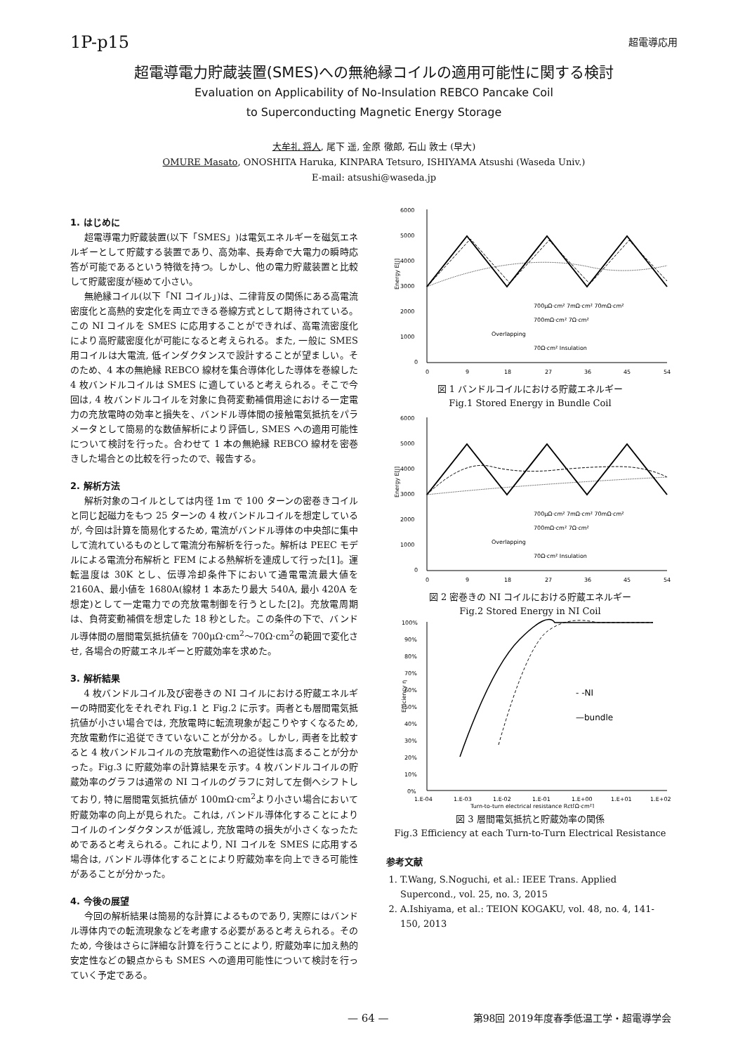1P-p15 超電導応用
超電導電力貯蔵装置(SMES)への無絶縁コイルの適用可能性に関する検討
Evaluation on Applicability of No-Insulation REBCO Pancake Coil
to Superconducting Magnetic Energy Storage
大牟礼 将人, 尾下 遥, 金原 徹郎, 石山 敦士 (早大)
OMURE Masato, ONOSHITA Haruka, KINPARA Tetsuro, ISHIYAMA Atsushi (Waseda Univ.)
E-mail: atsushi@waseda.jp
1. はじめに
超電導電力貯蔵装置(以下「SMES」)は電気エネルギーを磁気エネルギーとして貯蔵する装置であり、高効率、長寿命で大電力の瞬時応答が可能であるという特徴を持つ。しかし、他の電力貯蔵装置と比較して貯蔵密度が極めて小さい。
無絶縁コイル(以下「NI コイル」)は、二律背反の関係にある高電流密度化と高熱的安定化を両立できる巻線方式として期待されている。この NI コイルを SMES に応用することができれば、高電流密度化により高貯蔵密度化が可能になると考えられる。また, 一般に SMES 用コイルは大電流, 低インダクタンスで設計することが望ましい。そのため、4 本の無絶縁 REBCO 線材を集合導体化した導体を巻線した 4 枚バンドルコイルは SMES に適していると考えられる。そこで今回は, 4 枚バンドルコイルを対象に負荷変動補償用途における一定電力の充放電時の効率と損失を、バンドル導体間の接触電気抵抗をパラメータとして簡易的な数値解析により評価し, SMES への適用可能性について検討を行った。合わせて 1 本の無絶縁 REBCO 線材を密巻きした場合との比較を行ったので、報告する。
2. 解析方法
解析対象のコイルとしては内径 1m で 100 ターンの密巻きコイルと同じ起磁力をもつ 25 ターンの 4 枚バンドルコイルを想定しているが, 今回は計算を簡易化するため, 電流がバンドル導体の中央部に集中して流れているものとして電流分布解析を行った。解析は PEEC モデルによる電流分布解析と FEM による熱解析を連成して行った[1]。運転温度は 30K とし、伝導冷却条件下において通電電流最大値を 2160A、最小値を 1680A(線材 1 本あたり最大 540A, 最小 420A を想定)として一定電力での充放電制御を行うとした[2]。充放電周期は、負荷変動補償を想定した 18 秒とした。この条件の下で、バンドル導体間の層間電気抵抗値を 700μΩ·cm<sup>2</sup>～70Ω·cm<sup>2</sup>の範囲で変化させ, 各場合の貯蔵エネルギーと貯蔵効率を求めた。
3. 解析結果
4 枚バンドルコイル及び密巻きの NI コイルにおける貯蔵エネルギーの時間変化をそれぞれ Fig.1 と Fig.2 に示す。両者とも層間電気抵抗値が小さい場合では, 充放電時に転流現象が起こりやすくなるため, 充放電動作に追従できていないことが分かる。しかし, 両者を比較すると 4 枚バンドルコイルの充放電動作への追従性は高まることが分かった。Fig.3 に貯蔵効率の計算結果を示す。4 枚バンドルコイルの貯蔵効率のグラフは通常の NI コイルのグラフに対して左側へシフトしており, 特に層間電気抵抗値が 100mΩ·cm<sup>2</sup>より小さい場合において貯蔵効率の向上が見られた。これは, バンドル導体化することによりコイルのインダクタンスが低減し, 充放電時の損失が小さくなったためであると考えられる。これにより, NI コイルを SMES に応用する場合は, バンドル導体化することにより貯蔵効率を向上できる可能性があることが分かった。
4. 今後の展望
今回の解析結果は簡易的な計算によるものであり, 実際にはバンドル導体内での転流現象などを考慮する必要があると考えられる。そのため, 今後はさらに詳細な計算を行うことにより, 貯蔵効率に加え熱的安定性などの観点からも SMES への適用可能性について検討を行っていく予定である。
6000
5000
4000
3000
2000
1000
0
0
9
18
27
36
45
54
Energy E[J]
700μΩ·cm² 7mΩ·cm² 70mΩ·cm²
700mΩ·cm² 7Ω·cm²
Overlapping
70Ω·cm² Insulation
図 1 バンドルコイルにおける貯蔵エネルギー
Fig.1 Stored Energy in Bundle Coil
6000
5000
4000
3000
2000
1000
0
0
9
18
27
36
45
54
Energy E[J]
700μΩ·cm² 7mΩ·cm² 70mΩ·cm²
700mΩ·cm² 7Ω·cm²
Overlapping
70Ω·cm² Insulation
図 2 密巻きの NI コイルにおける貯蔵エネルギー
Fig.2 Stored Energy in NI Coil
100%
90%
80%
70%
60%
50%
40%
30%
20%
10%
0%
1.E-04
1.E-03
1.E-02
1.E-01
1.E+00
1.E+01
1.E+02
Turn-to-turn electrical resistance Rct[Ω·cm²]
Efficiency η
- -NI
—bundle
図 3 層間電気抵抗と貯蔵効率の関係
Fig.3 Efficiency at each Turn-to-Turn Electrical Resistance
参考文献
1. T.Wang, S.Noguchi, et al.: IEEE Trans. Applied Supercond., vol. 25, no. 3, 2015
2. A.Ishiyama, et al.: TEION KOGAKU, vol. 48, no. 4, 141-150, 2013
— 64 — 第98回 2019年度春季低温工学・超電導学会